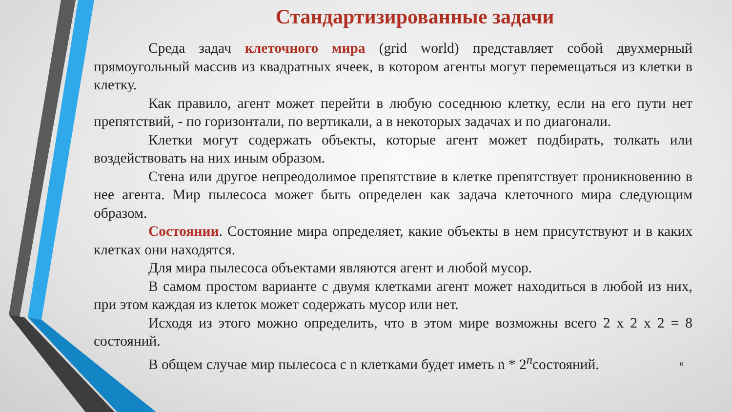Стандартизированные задачи
Среда задач клеточного мира (grid world) представляет собой двухмерный прямоугольный массив из квадратных ячеек, в котором агенты могут перемещаться из клетки в клетку.
Как правило, агент может перейти в любую соседнюю клетку, если на его пути нет препятствий, - по горизонтали, по вертикали, а в некоторых задачах и по диагонали.
Клетки могут содержать объекты, которые агент может подбирать, толкать или воздействовать на них иным образом.
Стена или другое непреодолимое препятствие в клетке препятствует проникновению в нее агента. Мир пылесоса может быть определен как задача клеточного мира следующим образом.
Состоянии. Состояние мира определяет, какие объекты в нем присутствуют и в каких клетках они находятся.
Для мира пылесоса объектами являются агент и любой мусор.
В самом простом варианте с двумя клетками агент может находиться в любой из них, при этом каждая из клеток может содержать мусор или нет.
Исходя из этого можно определить, что в этом мире возможны всего 2 х 2 х 2 = 8 состояний.
В общем случае мир пылесоса с n клетками будет иметь n * 2<sup>n</sup>состояний.
6